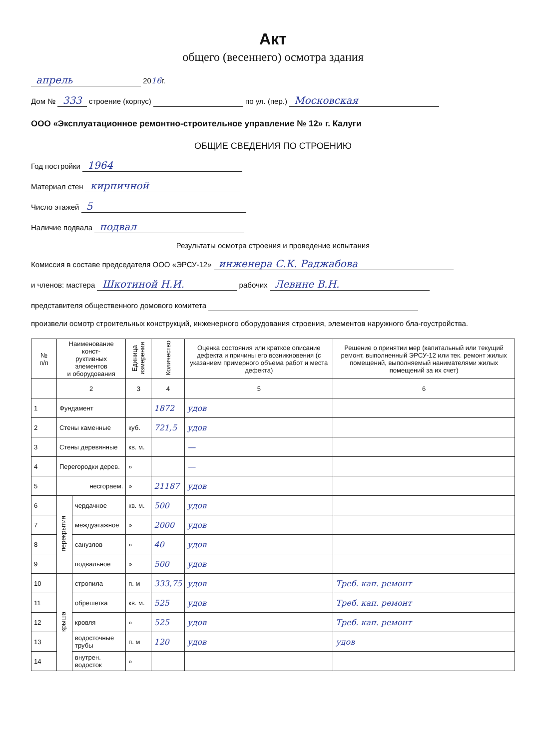Акт
общего (весеннего) осмотра здания
апрель 2016г.
Дом № 333 строение (корпус) по ул. (пер.) Московская
ООО «Эксплуатационное ремонтно-строительное управление № 12» г. Калуги
ОБЩИЕ СВЕДЕНИЯ ПО СТРОЕНИЮ
Год постройки 1964
Материал стен кирпичной
Число этажей 5
Наличие подвала подвал
Результаты осмотра строения и проведение испытания
Комиссия в составе председателя ООО «ЭРСУ-12» инженера С.К. Раджабова
и членов: мастера Шкотиной Н.И. рабочих Левине В.Н.
представителя общественного домового комитета
произвели осмотр строительных конструкций, инженерного оборудования строения, элементов наружного бла-гоустройства.
| № п/п | Наименование конст- руктивных элементов и оборудования | | Единица измерения | Количество | Оценка состояния или краткое описание дефекта и причины его возникновения (с указанием примерного объема работ и места дефекта) | Решение о принятии мер (капитальный или текущий ремонт, выполненный ЭРСУ-12 или тек. ремонт жилых помещений, выполняемый нанимателями жилых помещений за их счет) |
| --- | --- | --- | --- | --- | --- | --- |
| | 2 | | 3 | 4 | 5 | 6 |
| 1 | Фундамент | | | 1872 | удов | |
| 2 | Стены каменные | | куб. | 721,5 | удов | |
| 3 | Стены деревянные | | кв. м. | | — | |
| 4 | Перегородки дерев. | | » | | — | |
| 5 | несгораем. | | » | 21187 | удов | |
| 6 | перекрытия | чердачное | кв. м. | 500 | удов | |
| 7 | | междуэтажное | » | 2000 | удов | |
| 8 | | санузлов | » | 40 | удов | |
| 9 | | подвальное | » | 500 | удов | |
| 10 | крыша | стропила | п. м | 333,75 | удов | Треб. кап. ремонт |
| 11 | | обрешетка | кв. м. | 525 | удов | Треб. кап. ремонт |
| 12 | | кровля | » | 525 | удов | Треб. кап. ремонт |
| 13 | | водосточные трубы | п. м | 120 | удов | удов |
| 14 | | внутрен. водосток | » | | | |